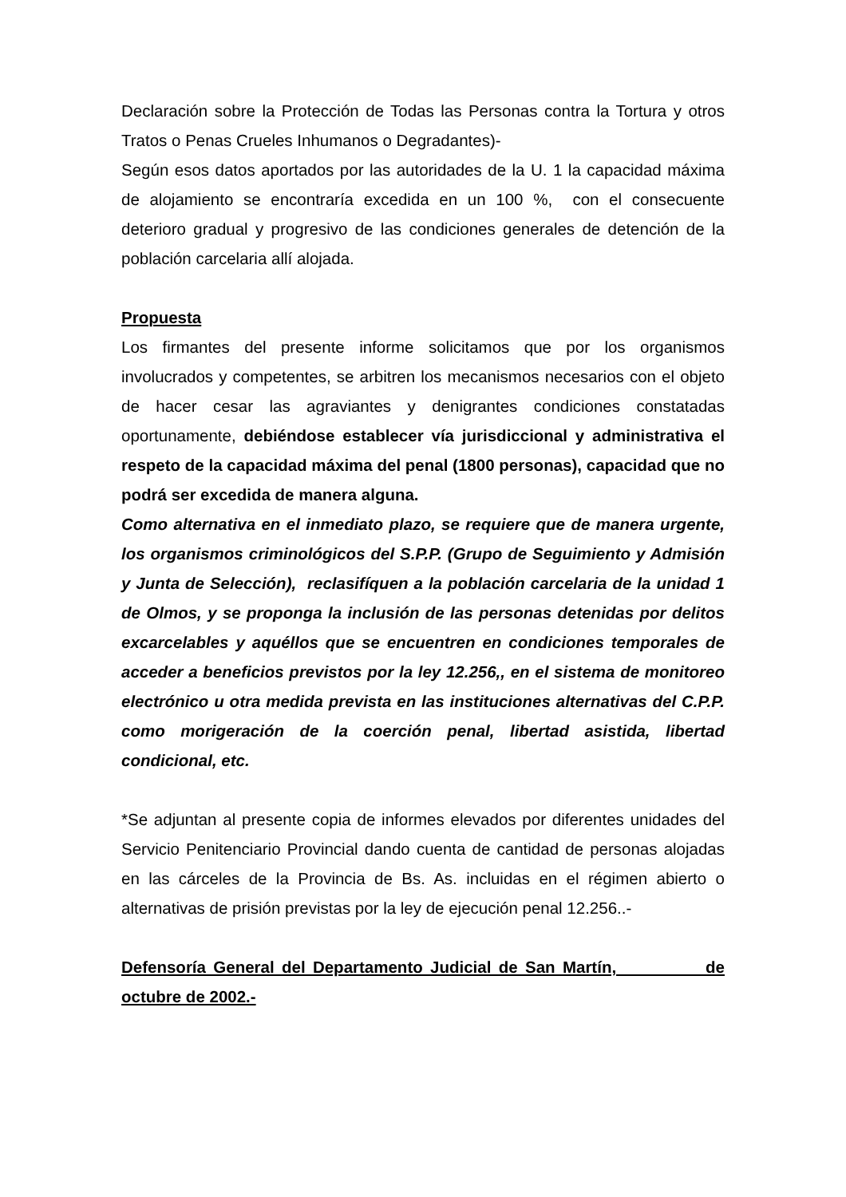Declaración sobre la Protección de Todas las Personas contra la Tortura y otros Tratos o Penas Crueles Inhumanos o Degradantes)-
Según esos datos aportados por las autoridades de la U. 1 la capacidad máxima de alojamiento se encontraría excedida en un 100 %, con el consecuente deterioro gradual y progresivo de las condiciones generales de detención de la población carcelaria allí alojada.
Propuesta
Los firmantes del presente informe solicitamos que por los organismos involucrados y competentes, se arbitren los mecanismos necesarios con el objeto de hacer cesar las agraviantes y denigrantes condiciones constatadas oportunamente, debiéndose establecer vía jurisdiccional y administrativa el respeto de la capacidad máxima del penal (1800 personas), capacidad que no podrá ser excedida de manera alguna.
Como alternativa en el inmediato plazo, se requiere que de manera urgente, los organismos criminológicos del S.P.P. (Grupo de Seguimiento y Admisión y Junta de Selección), reclasifíquen a la población carcelaria de la unidad 1 de Olmos, y se proponga la inclusión de las personas detenidas por delitos excarcelables y aquéllos que se encuentren en condiciones temporales de acceder a beneficios previstos por la ley 12.256,, en el sistema de monitoreo electrónico u otra medida prevista en las instituciones alternativas del C.P.P. como morigeración de la coerción penal, libertad asistida, libertad condicional, etc.
*Se adjuntan al presente copia de informes elevados por diferentes unidades del Servicio Penitenciario Provincial dando cuenta de cantidad de personas alojadas en las cárceles de la Provincia de Bs. As. incluidas en el régimen abierto o alternativas de prisión previstas por la ley de ejecución penal 12.256..-
Defensoría General del Departamento Judicial de San Martín, de octubre de 2002.-